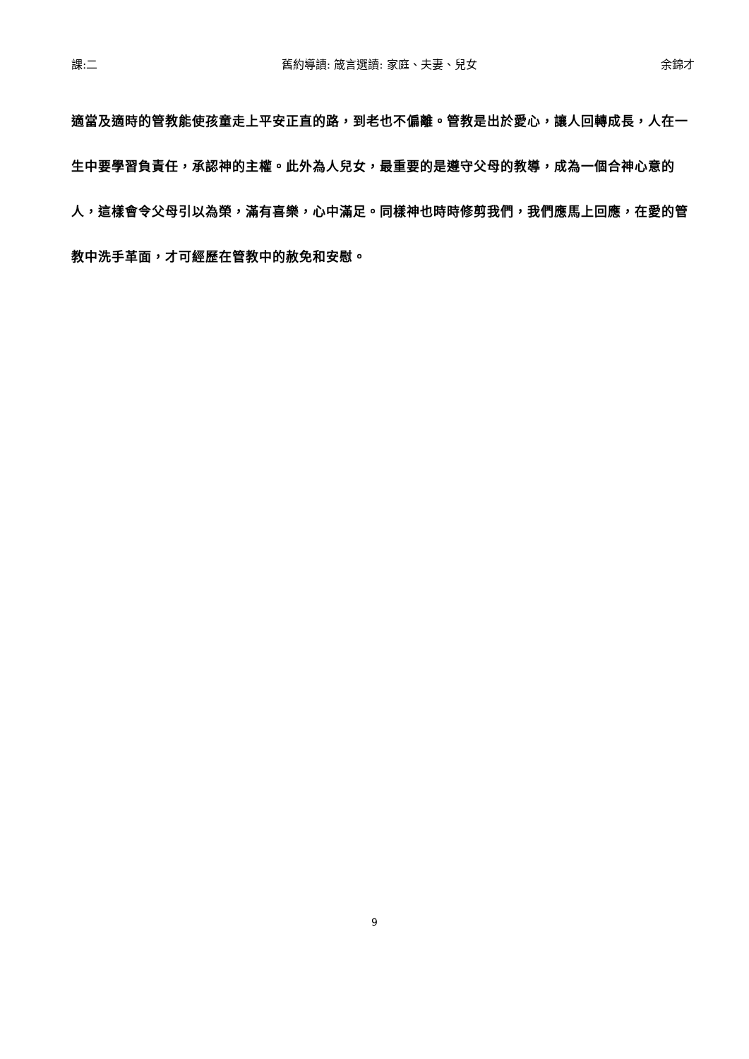課:二 舊約導讀: 箴言選讀: 家庭、夫妻、兒女 余錦才
適當及適時的管教能使孩童走上平安正直的路，到老也不偏離。管教是出於愛心，讓人回轉成長，人在一生中要學習負責任，承認神的主權。此外為人兒女，最重要的是遵守父母的教導，成為一個合神心意的人，這樣會令父母引以為榮，滿有喜樂，心中滿足。同樣神也時時修剪我們，我們應馬上回應，在愛的管教中洗手革面，才可經歷在管教中的赦免和安慰。
9